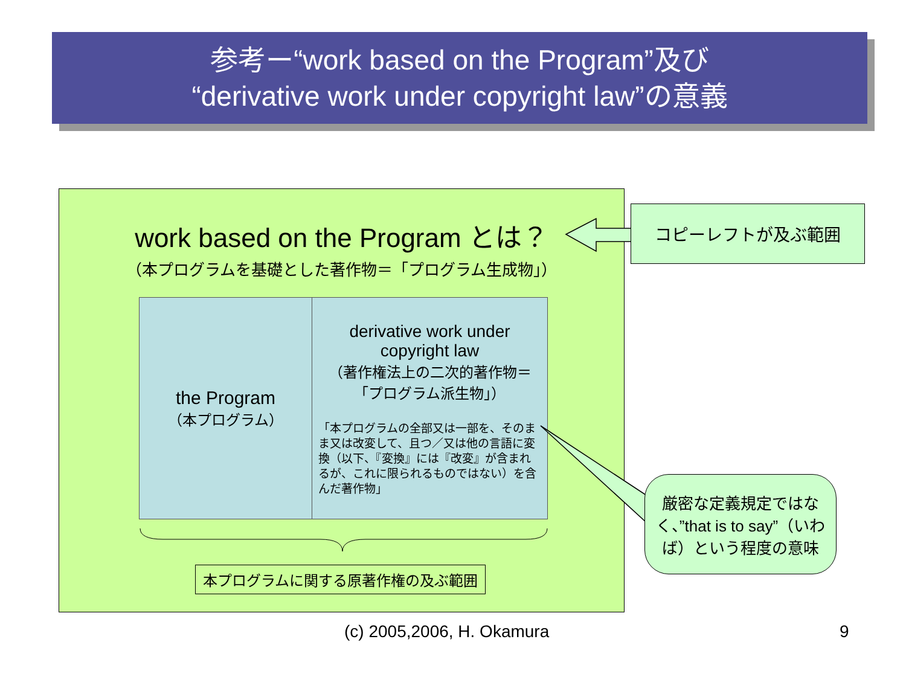参考ー“work based on the Program”及び
“derivative work under copyright law”の意義
work based on the Program とは？
（本プログラムを基礎とした著作物＝「プログラム生成物」）
the Program
（本プログラム）
derivative work under copyright law
（著作権法上の二次的著作物＝「プログラム派生物」）
「本プログラムの全部又は一部を、そのまま又は改変して、且つ／又は他の言語に変換（以下、『変換』には『改変』が含まれるが、これに限られるものではない）を含んだ著作物」
本プログラムに関する原著作権の及ぶ範囲
コピーレフトが及ぶ範囲
厳密な定義規定ではなく、”that is to say”（いわば）という程度の意味
(c) 2005,2006, H. Okamura 9